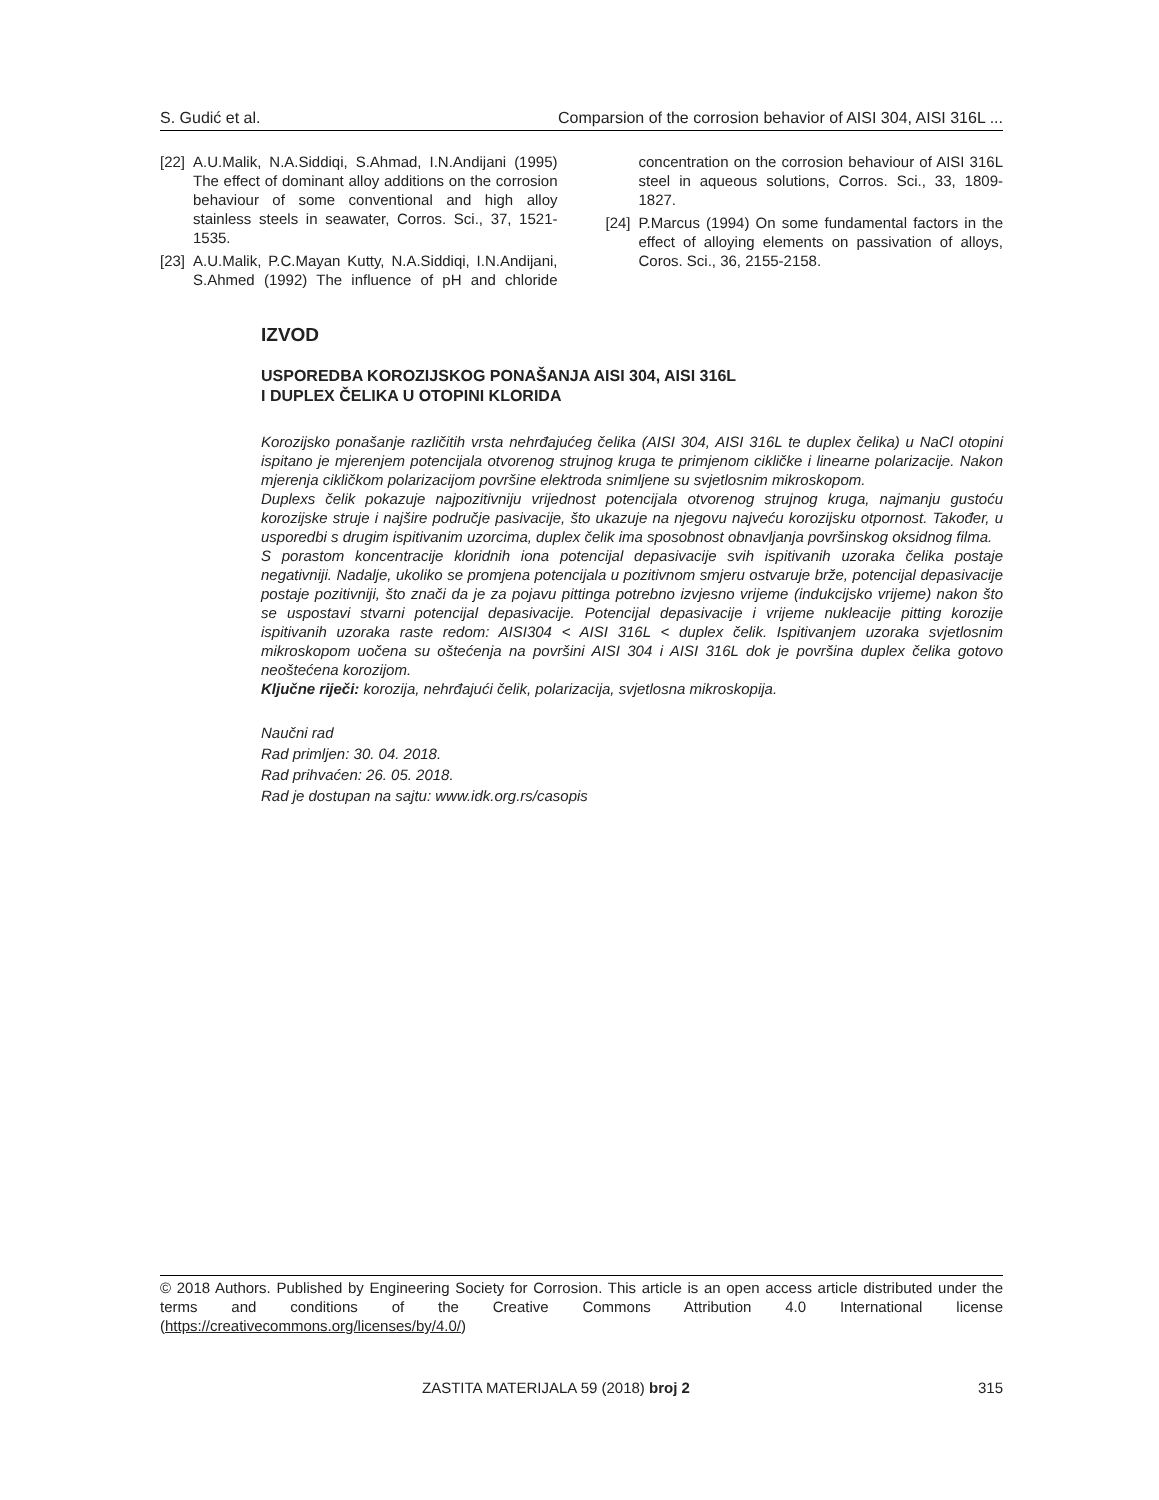S. Gudić et al. Comparsion of the corrosion behavior of AISI 304, AISI 316L ...
[22] A.U.Malik, N.A.Siddiqi, S.Ahmad, I.N.Andijani (1995) The effect of dominant alloy additions on the corrosion behaviour of some conventional and high alloy stainless steels in seawater, Corros. Sci., 37, 1521-1535.
[23] A.U.Malik, P.C.Mayan Kutty, N.A.Siddiqi, I.N.Andijani, S.Ahmed (1992) The influence of pH and chloride concentration on the corrosion behaviour of AISI 316L steel in aqueous solutions, Corros. Sci., 33, 1809-1827.
[24] P.Marcus (1994) On some fundamental factors in the effect of alloying elements on passivation of alloys, Coros. Sci., 36, 2155-2158.
IZVOD
USPOREDBA KOROZIJSKOG PONAŠANJA AISI 304, AISI 316L
I DUPLEX ČELIKA U OTOPINI KLORIDA
Korozijsko ponašanje različitih vrsta nehrđajućeg čelika (AISI 304, AISI 316L te duplex čelika) u NaCl otopini ispitano je mjerenjem potencijala otvorenog strujnog kruga te primjenom cikličke i linearne polarizacije. Nakon mjerenja cikličkom polarizacijom površine elektroda snimljene su svjetlosnim mikroskopom.
Duplexs čelik pokazuje najpozitivniju vrijednost potencijala otvorenog strujnog kruga, najmanju gustoću korozijske struje i najšire područje pasivacije, što ukazuje na njegovu najveću korozijsku otpornost. Također, u usporedbi s drugim ispitivanim uzorcima, duplex čelik ima sposobnost obnavljanja površinskog oksidnog filma.
S porastom koncentracije kloridnih iona potencijal depasivacije svih ispitivanih uzoraka čelika postaje negativniji. Nadalje, ukoliko se promjena potencijala u pozitivnom smjeru ostvaruje brže, potencijal depasivacije postaje pozitivniji, što znači da je za pojavu pittinga potrebno izvjesno vrijeme (indukcijsko vrijeme) nakon što se uspostavi stvarni potencijal depasivacije. Potencijal depasivacije i vrijeme nukleacije pitting korozije ispitivanih uzoraka raste redom: AISI304 < AISI 316L < duplex čelik. Ispitivanjem uzoraka svjetlosnim mikroskopom uočena su oštećenja na površini AISI 304 i AISI 316L dok je površina duplex čelika gotovo neoštećena korozijom.
Ključne riječi: korozija, nehrđajući čelik, polarizacija, svjetlosna mikroskopija.
Naučni rad
Rad primljen: 30. 04. 2018.
Rad prihvaćen: 26. 05. 2018.
Rad je dostupan na sajtu: www.idk.org.rs/casopis
© 2018 Authors. Published by Engineering Society for Corrosion. This article is an open access article distributed under the terms and conditions of the Creative Commons Attribution 4.0 International license (https://creativecommons.org/licenses/by/4.0/)
ZASTITA MATERIJALA 59 (2018) broj 2 315